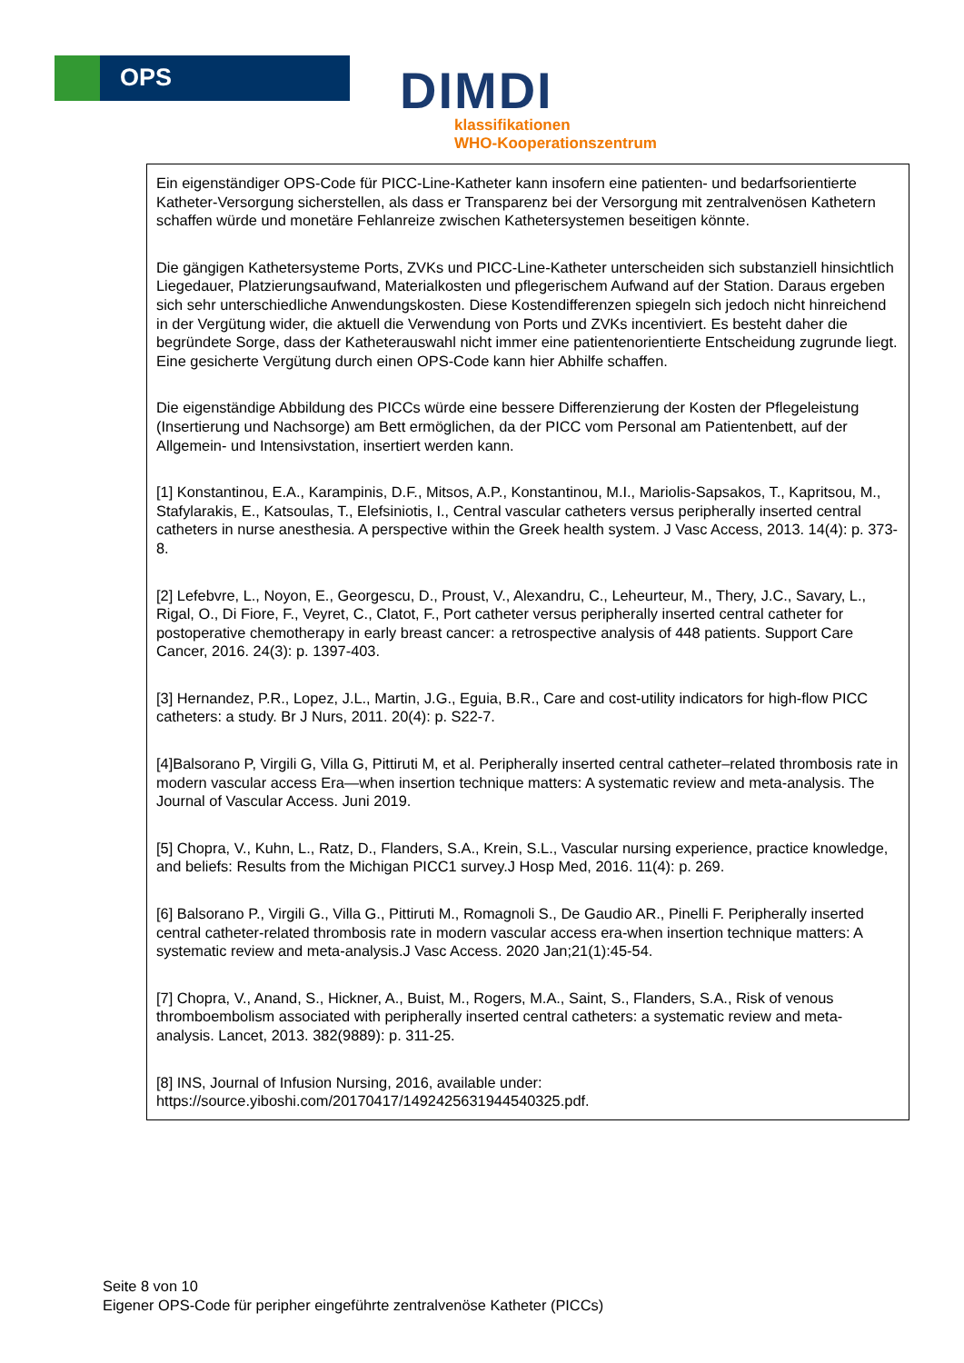OPS
DIMDI
klassifikationen
WHO-Kooperationszentrum
Ein eigenständiger OPS-Code für PICC-Line-Katheter kann insofern eine patienten- und bedarfsorientierte Katheter-Versorgung sicherstellen, als dass er Transparenz bei der Versorgung mit zentralvenösen Kathetern schaffen würde und monetäre Fehlanreize zwischen Kathetersystemen beseitigen könnte.
Die gängigen Kathetersysteme Ports, ZVKs und PICC-Line-Katheter unterscheiden sich substanziell hinsichtlich Liegedauer, Platzierungsaufwand, Materialkosten und pflegerischem Aufwand auf der Station. Daraus ergeben sich sehr unterschiedliche Anwendungskosten. Diese Kostendifferenzen spiegeln sich jedoch nicht hinreichend in der Vergütung wider, die aktuell die Verwendung von Ports und ZVKs incentiviert. Es besteht daher die begründete Sorge, dass der Katheterauswahl nicht immer eine patientenorientierte Entscheidung zugrunde liegt. Eine gesicherte Vergütung durch einen OPS-Code kann hier Abhilfe schaffen.
Die eigenständige Abbildung des PICCs würde eine bessere Differenzierung der Kosten der Pflegeleistung (Insertierung und Nachsorge) am Bett ermöglichen, da der PICC vom Personal am Patientenbett, auf der Allgemein- und Intensivstation, insertiert werden kann.
[1] Konstantinou, E.A., Karampinis, D.F., Mitsos, A.P., Konstantinou, M.I., Mariolis-Sapsakos, T., Kapritsou, M., Stafylarakis, E., Katsoulas, T., Elefsiniotis, I., Central vascular catheters versus peripherally inserted central catheters in nurse anesthesia. A perspective within the Greek health system. J Vasc Access, 2013. 14(4): p. 373-8.
[2] Lefebvre, L., Noyon, E., Georgescu, D., Proust, V., Alexandru, C., Leheurteur, M., Thery, J.C., Savary, L., Rigal, O., Di Fiore, F., Veyret, C., Clatot, F., Port catheter versus peripherally inserted central catheter for postoperative chemotherapy in early breast cancer: a retrospective analysis of 448 patients. Support Care Cancer, 2016. 24(3): p. 1397-403.
[3] Hernandez, P.R., Lopez, J.L., Martin, J.G., Eguia, B.R., Care and cost-utility indicators for high-flow PICC catheters: a study. Br J Nurs, 2011. 20(4): p. S22-7.
[4]Balsorano P, Virgili G, Villa G, Pittiruti M, et al. Peripherally inserted central catheter–related thrombosis rate in modern vascular access Era—when insertion technique matters: A systematic review and meta-analysis. The Journal of Vascular Access. Juni 2019.
[5] Chopra, V., Kuhn, L., Ratz, D., Flanders, S.A., Krein, S.L., Vascular nursing experience, practice knowledge, and beliefs: Results from the Michigan PICC1 survey.J Hosp Med, 2016. 11(4): p. 269.
[6] Balsorano P., Virgili G., Villa G., Pittiruti M., Romagnoli S., De Gaudio AR., Pinelli F. Peripherally inserted central catheter-related thrombosis rate in modern vascular access era-when insertion technique matters: A systematic review and meta-analysis.J Vasc Access. 2020 Jan;21(1):45-54.
[7] Chopra, V., Anand, S., Hickner, A., Buist, M., Rogers, M.A., Saint, S., Flanders, S.A., Risk of venous thromboembolism associated with peripherally inserted central catheters: a systematic review and meta-analysis. Lancet, 2013. 382(9889): p. 311-25.
[8] INS, Journal of Infusion Nursing, 2016, available under: https://source.yiboshi.com/20170417/1492425631944540325.pdf.
Seite 8 von 10
Eigener OPS-Code für peripher eingeführte zentralvenöse Katheter (PICCs)